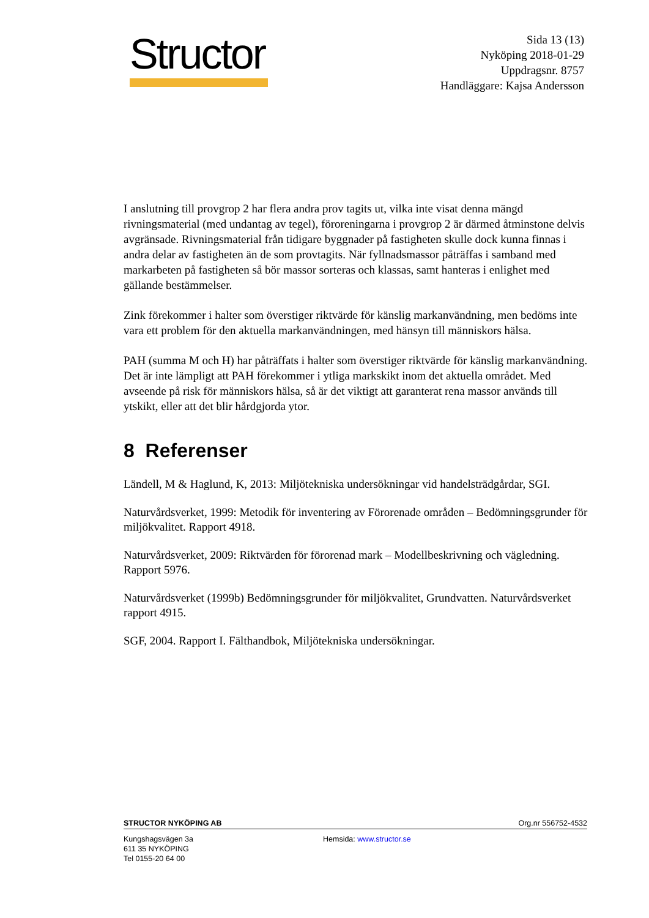Structor
Sida 13 (13)
Nyköping 2018-01-29
Uppdragsnr. 8757
Handläggare: Kajsa Andersson
I anslutning till provgrop 2 har flera andra prov tagits ut, vilka inte visat denna mängd rivningsmaterial (med undantag av tegel), föroreningarna i provgrop 2 är därmed åtminstone delvis avgränsade. Rivningsmaterial från tidigare byggnader på fastigheten skulle dock kunna finnas i andra delar av fastigheten än de som provtagits. När fyllnadsmassor påträffas i samband med markarbeten på fastigheten så bör massor sorteras och klassas, samt hanteras i enlighet med gällande bestämmelser.
Zink förekommer i halter som överstiger riktvärde för känslig markanvändning, men bedöms inte vara ett problem för den aktuella markanvändningen, med hänsyn till människors hälsa.
PAH (summa M och H) har påträffats i halter som överstiger riktvärde för känslig markanvändning. Det är inte lämpligt att PAH förekommer i ytliga markskikt inom det aktuella området. Med avseende på risk för människors hälsa, så är det viktigt att garanterat rena massor används till ytskikt, eller att det blir hårdgjorda ytor.
8 Referenser
Ländell, M & Haglund, K, 2013: Miljötekniska undersökningar vid handelsträdgårdar, SGI.
Naturvårdsverket, 1999: Metodik för inventering av Förorenade områden – Bedömningsgrunder för miljökvalitet. Rapport 4918.
Naturvårdsverket, 2009: Riktvärden för förorenad mark – Modellbeskrivning och vägledning. Rapport 5976.
Naturvårdsverket (1999b) Bedömningsgrunder för miljökvalitet, Grundvatten. Naturvårdsverket rapport 4915.
SGF, 2004. Rapport I. Fälthandbok, Miljötekniska undersökningar.
STRUCTOR NYKÖPING AB Org.nr 556752-4532
Kungshagsvägen 3a
611 35 NYKÖPING
Tel 0155-20 64 00
Hemsida: www.structor.se